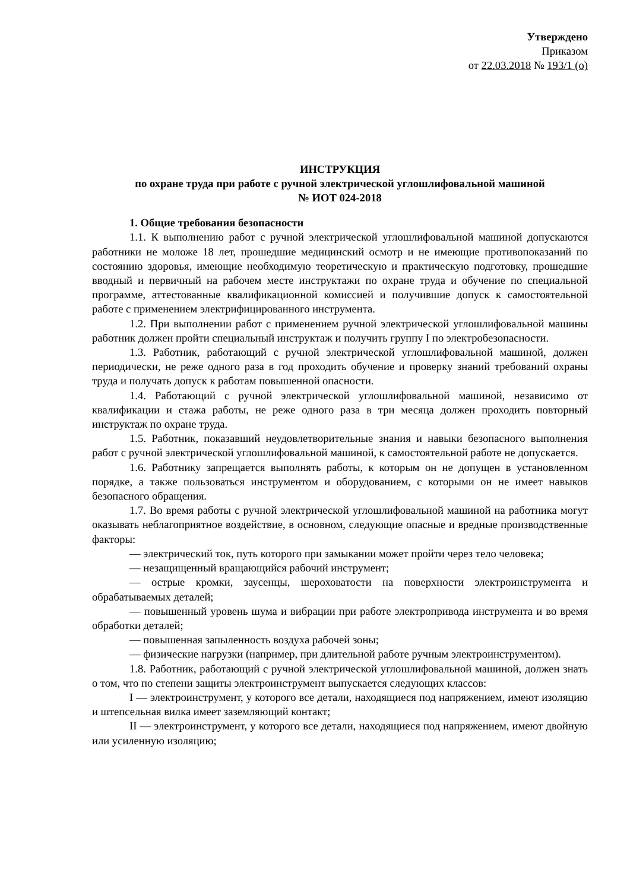Утверждено
Приказом
от 22.03.2018 № 193/1 (о)
ИНСТРУКЦИЯ
по охране труда при работе с ручной электрической углошлифовальной машиной
№ ИОТ 024-2018
1. Общие требования безопасности
1.1. К выполнению работ с ручной электрической углошлифовальной машиной допускаются работники не моложе 18 лет, прошедшие медицинский осмотр и не имеющие противопоказаний по состоянию здоровья, имеющие необходимую теоретическую и практическую подготовку, прошедшие вводный и первичный на рабочем месте инструктажи по охране труда и обучение по специальной программе, аттестованные квалификационной комиссией и получившие допуск к самостоятельной работе с применением электрифицированного инструмента.
1.2. При выполнении работ с применением ручной электрической углошлифовальной машины работник должен пройти специальный инструктаж и получить группу I по электробезопасности.
1.3. Работник, работающий с ручной электрической углошлифовальной машиной, должен периодически, не реже одного раза в год проходить обучение и проверку знаний требований охраны труда и получать допуск к работам повышенной опасности.
1.4. Работающий с ручной электрической углошлифовальной машиной, независимо от квалификации и стажа работы, не реже одного раза в три месяца должен проходить повторный инструктаж по охране труда.
1.5. Работник, показавший неудовлетворительные знания и навыки безопасного выполнения работ с ручной электрической углошлифовальной машиной, к самостоятельной работе не допускается.
1.6. Работнику запрещается выполнять работы, к которым он не допущен в установленном порядке, а также пользоваться инструментом и оборудованием, с которыми он не имеет навыков безопасного обращения.
1.7. Во время работы с ручной электрической углошлифовальной машиной на работника могут оказывать неблагоприятное воздействие, в основном, следующие опасные и вредные производственные факторы:
— электрический ток, путь которого при замыкании может пройти через тело человека;
— незащищенный вращающийся рабочий инструмент;
— острые кромки, заусенцы, шероховатости на поверхности электроинструмента и обрабатываемых деталей;
— повышенный уровень шума и вибрации при работе электропривода инструмента и во время обработки деталей;
— повышенная запыленность воздуха рабочей зоны;
— физические нагрузки (например, при длительной работе ручным электроинструментом).
1.8. Работник, работающий с ручной электрической углошлифовальной машиной, должен знать о том, что по степени защиты электроинструмент выпускается следующих классов:
I — электроинструмент, у которого все детали, находящиеся под напряжением, имеют изоляцию и штепсельная вилка имеет заземляющий контакт;
II — электроинструмент, у которого все детали, находящиеся под напряжением, имеют двойную или усиленную изоляцию;